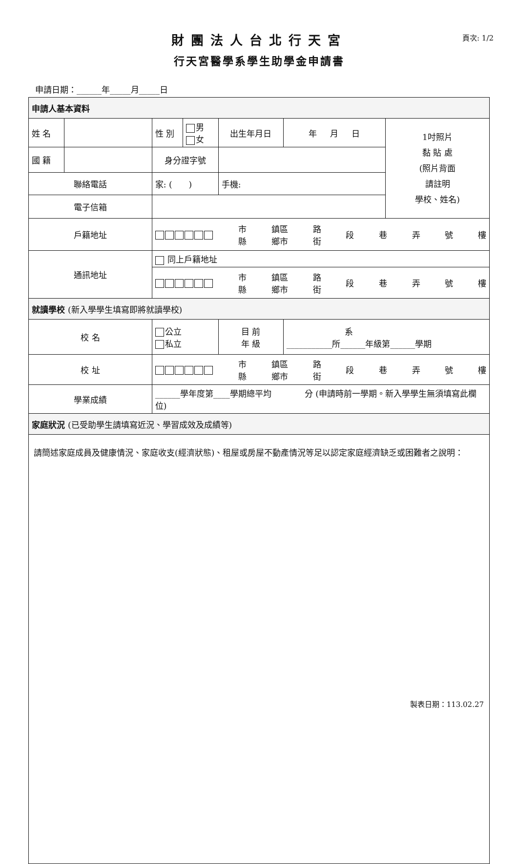財團法人台北行天宮
行天宮醫學系學生助學金申請書
頁次: 1/2
申請日期：______年_____月_____日
| 申請人基本資料 | | | | | | | |
| 姓 名 | | | 性 別 | 男 女 | 出生年月日 | 年 月 日 | 1吋照片 黏 貼 處 (照片背面 請註明 學校、姓名) |
| 國 籍 | | | 身分證字號 | | | | |
| 聯絡電話 | | 家: ( ) | | | 手機: | | |
| 電子信箱 | | | | | | | |
| 戶籍地址 | | 市 縣 鎮區 鄉市 路 街 段 巷 弄 號 樓 | | | | | |
| 通訊地址 | | 同上戶籍地址 | | | | | |
| | | 市 縣 鎮區 鄉市 路 街 段 巷 弄 號 樓 | | | | | |
| 就讀學校 (新入學學生填寫即將就讀學校) | | | | | | | |
| 校 名 | | 公立 私立 | | | 目 前 年 級 | 系 ___________所______年級第______學期 | |
| 校 址 | | 市 縣 鎮區 鄉市 路 街 段 巷 弄 號 樓 | | | | | |
| 學業成績 | | ______學年度第____學期總平均 分 (申請時前一學期。新入學學生無須填寫此欄位) | | | | | |
| 家庭狀況 (已受助學生請填寫近況、學習成效及成績等) | | | | | | | |
| 請簡述家庭成員及健康情況、家庭收支(經濟狀態)、租屋或房屋不動產情況等足以認定家庭經濟缺乏或困難者之說明： | | | | | | | |
製表日期：113.02.27